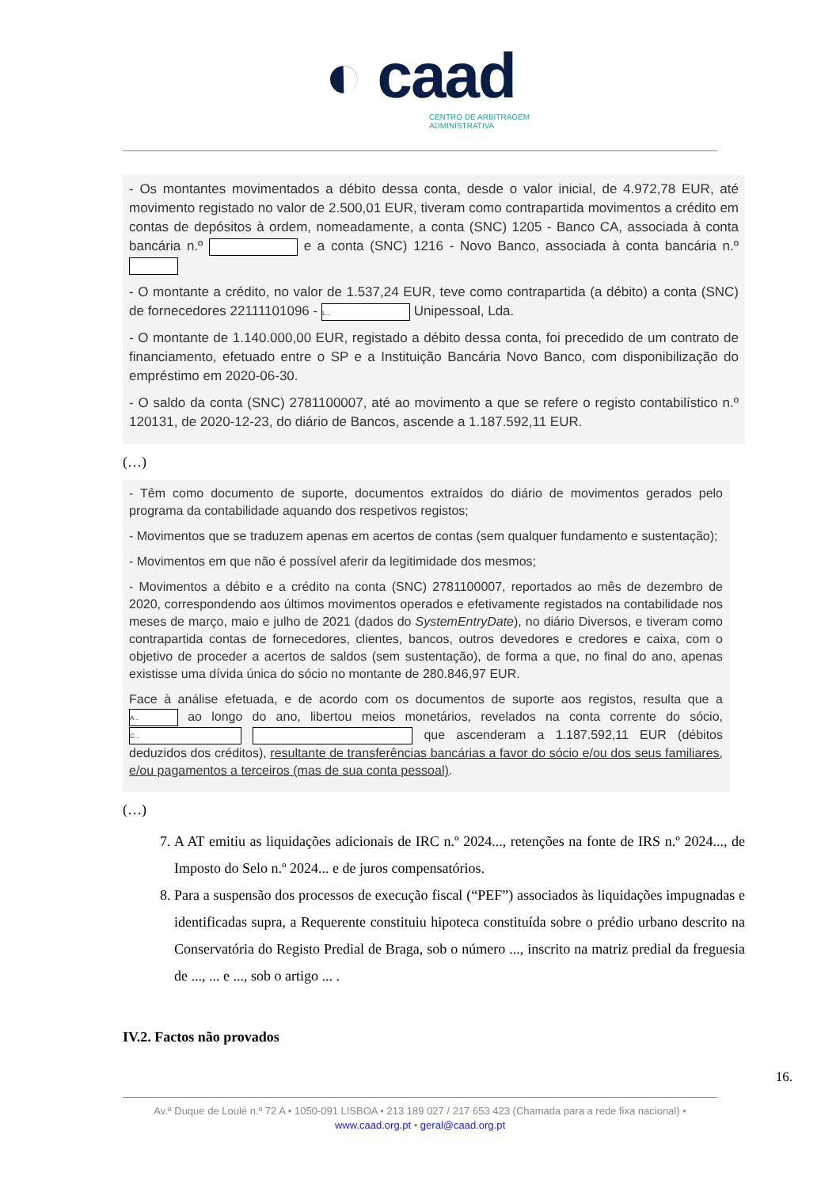◐ caad
CENTRO DE ARBITRAGEM
ADMINISTRATIVA
- Os montantes movimentados a débito dessa conta, desde o valor inicial, de 4.972,78 EUR, até movimento registado no valor de 2.500,01 EUR, tiveram como contrapartida movimentos a crédito em contas de depósitos à ordem, nomeadamente, a conta (SNC) 1205 - Banco CA, associada à conta bancária n.º e a conta (SNC) 1216 - Novo Banco, associada à conta bancária n.º
- O montante a crédito, no valor de 1.537,24 EUR, teve como contrapartida (a débito) a conta (SNC) de fornecedores 22111101096 - L... Unipessoal, Lda.
- O montante de 1.140.000,00 EUR, registado a débito dessa conta, foi precedido de um contrato de financiamento, efetuado entre o SP e a Instituição Bancária Novo Banco, com disponibilização do empréstimo em 2020-06-30.
- O saldo da conta (SNC) 2781100007, até ao movimento a que se refere o registo contabilístico n.º 120131, de 2020-12-23, do diário de Bancos, ascende a 1.187.592,11 EUR.
(…)
- Têm como documento de suporte, documentos extraídos do diário de movimentos gerados pelo programa da contabilidade aquando dos respetivos registos;
- Movimentos que se traduzem apenas em acertos de contas (sem qualquer fundamento e sustentação);
- Movimentos em que não é possível aferir da legitimidade dos mesmos;
- Movimentos a débito e a crédito na conta (SNC) 2781100007, reportados ao mês de dezembro de 2020, correspondendo aos últimos movimentos operados e efetivamente registados na contabilidade nos meses de março, maio e julho de 2021 (dados do SystemEntryDate), no diário Diversos, e tiveram como contrapartida contas de fornecedores, clientes, bancos, outros devedores e credores e caixa, com o objetivo de proceder a acertos de saldos (sem sustentação), de forma a que, no final do ano, apenas existisse uma dívida única do sócio no montante de 280.846,97 EUR.
Face à análise efetuada, e de acordo com os documentos de suporte aos registos, resulta que a A... ao longo do ano, libertou meios monetários, revelados na conta corrente do sócio, C... que ascenderam a 1.187.592,11 EUR (débitos deduzidos dos créditos), resultante de transferências bancárias a favor do sócio e/ou dos seus familiares, e/ou pagamentos a terceiros (mas de sua conta pessoal).
(…)
7. A AT emitiu as liquidações adicionais de IRC n.º 2024..., retenções na fonte de IRS n.º 2024..., de Imposto do Selo n.º 2024... e de juros compensatórios.
8. Para a suspensão dos processos de execução fiscal (“PEF”) associados às liquidações impugnadas e identificadas supra, a Requerente constituiu hipoteca constituída sobre o prédio urbano descrito na Conservatória do Registo Predial de Braga, sob o número ..., inscrito na matriz predial da freguesia de ..., ... e ..., sob o artigo ... .
IV.2. Factos não provados
16.
Av.ª Duque de Loulé n.º 72 A • 1050-091 LISBOA • 213 189 027 / 217 653 423 (Chamada para a rede fixa nacional) •
www.caad.org.pt • geral@caad.org.pt